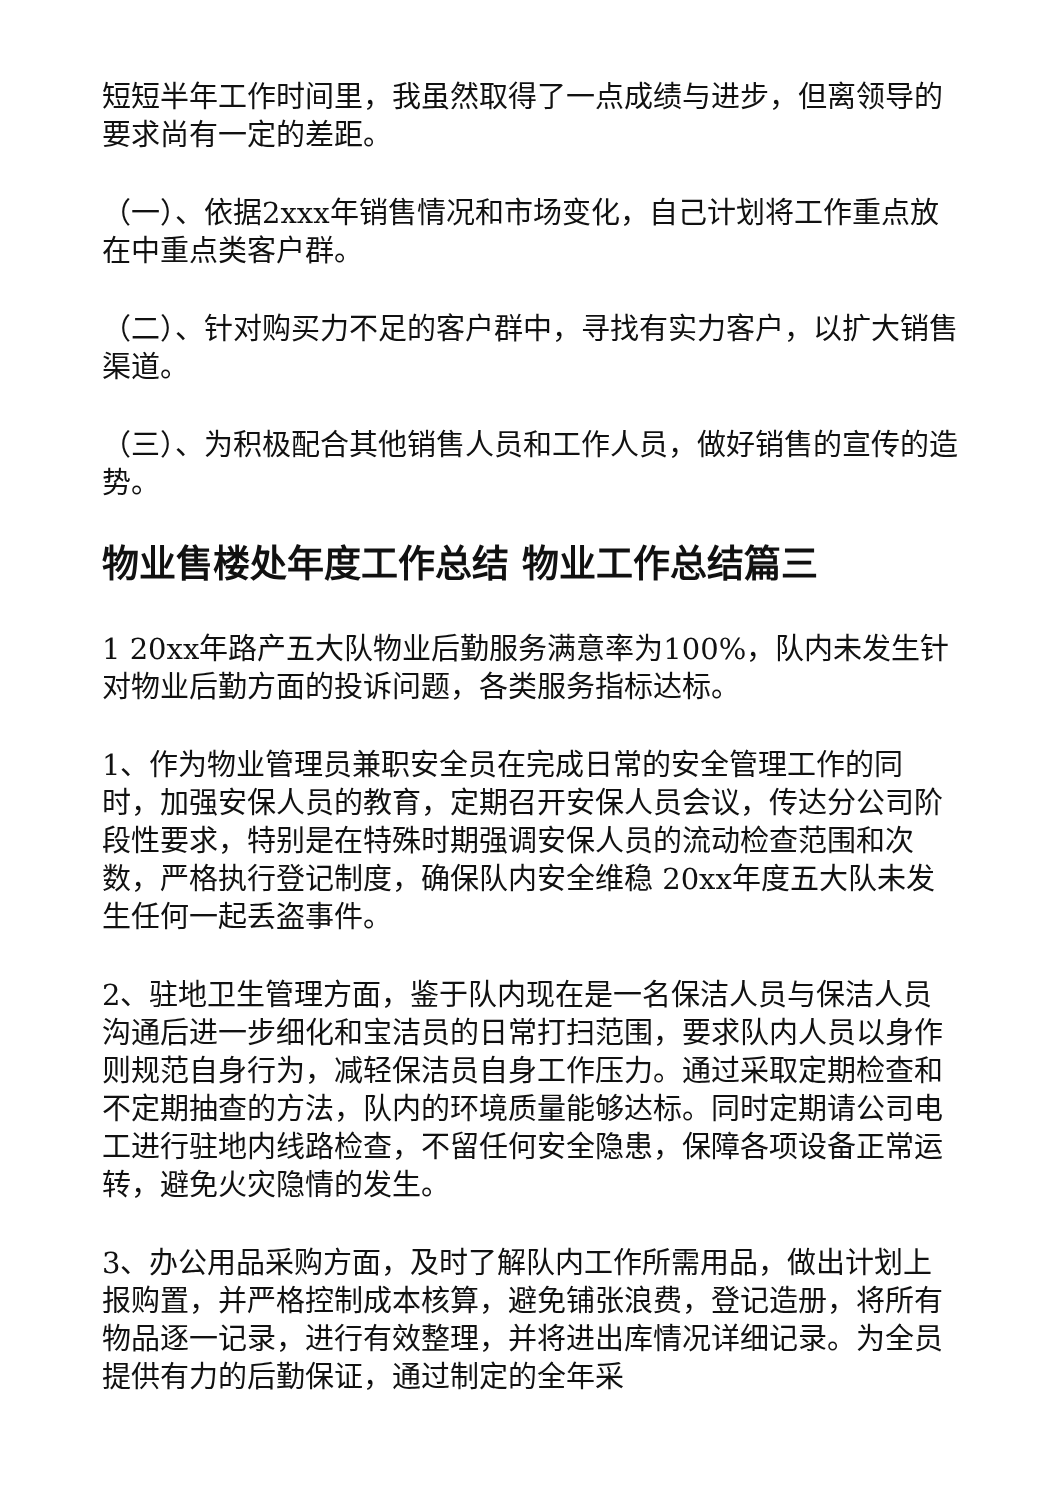短短半年工作时间里，我虽然取得了一点成绩与进步，但离领导的要求尚有一定的差距。
（一）、依据2xxx年销售情况和市场变化，自己计划将工作重点放在中重点类客户群。
（二）、针对购买力不足的客户群中，寻找有实力客户，以扩大销售渠道。
（三）、为积极配合其他销售人员和工作人员，做好销售的宣传的造势。
物业售楼处年度工作总结 物业工作总结篇三
1 20xx年路产五大队物业后勤服务满意率为100%，队内未发生针对物业后勤方面的投诉问题，各类服务指标达标。
1、作为物业管理员兼职安全员在完成日常的安全管理工作的同时，加强安保人员的教育，定期召开安保人员会议，传达分公司阶段性要求，特别是在特殊时期强调安保人员的流动检查范围和次数，严格执行登记制度，确保队内安全维稳 20xx年度五大队未发生任何一起丢盗事件。
2、驻地卫生管理方面，鉴于队内现在是一名保洁人员与保洁人员沟通后进一步细化和宝洁员的日常打扫范围，要求队内人员以身作则规范自身行为，减轻保洁员自身工作压力。通过采取定期检查和不定期抽查的方法，队内的环境质量能够达标。同时定期请公司电工进行驻地内线路检查，不留任何安全隐患，保障各项设备正常运转，避免火灾隐情的发生。
3、办公用品采购方面，及时了解队内工作所需用品，做出计划上报购置，并严格控制成本核算，避免铺张浪费，登记造册，将所有物品逐一记录，进行有效整理，并将进出库情况详细记录。为全员提供有力的后勤保证，通过制定的全年采